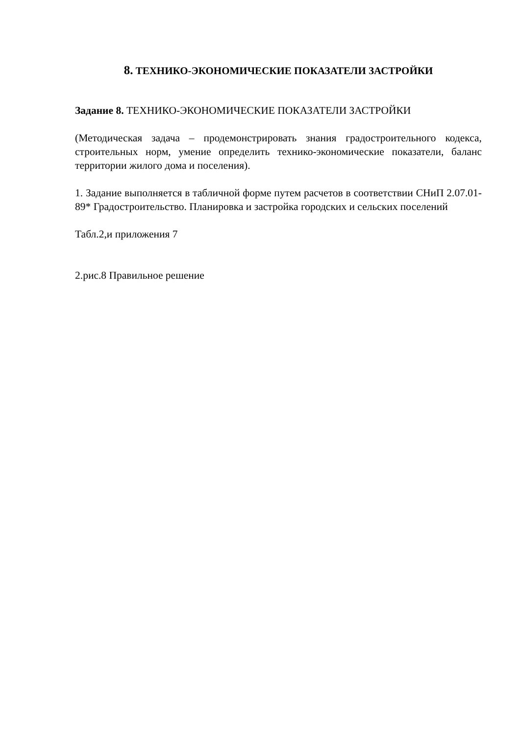8. ТЕХНИКО-ЭКОНОМИЧЕСКИЕ ПОКАЗАТЕЛИ ЗАСТРОЙКИ
Задание 8. ТЕХНИКО-ЭКОНОМИЧЕСКИЕ ПОКАЗАТЕЛИ ЗАСТРОЙКИ
(Методическая задача – продемонстрировать знания градостроительного кодекса, строительных норм, умение определить технико-экономические показатели, баланс территории жилого дома и поселения).
1. Задание выполняется в табличной форме путем расчетов в соответствии СНиП 2.07.01-89* Градостроительство. Планировка и застройка городских и сельских поселений
Табл.2,и приложения 7
2.рис.8 Правильное решение